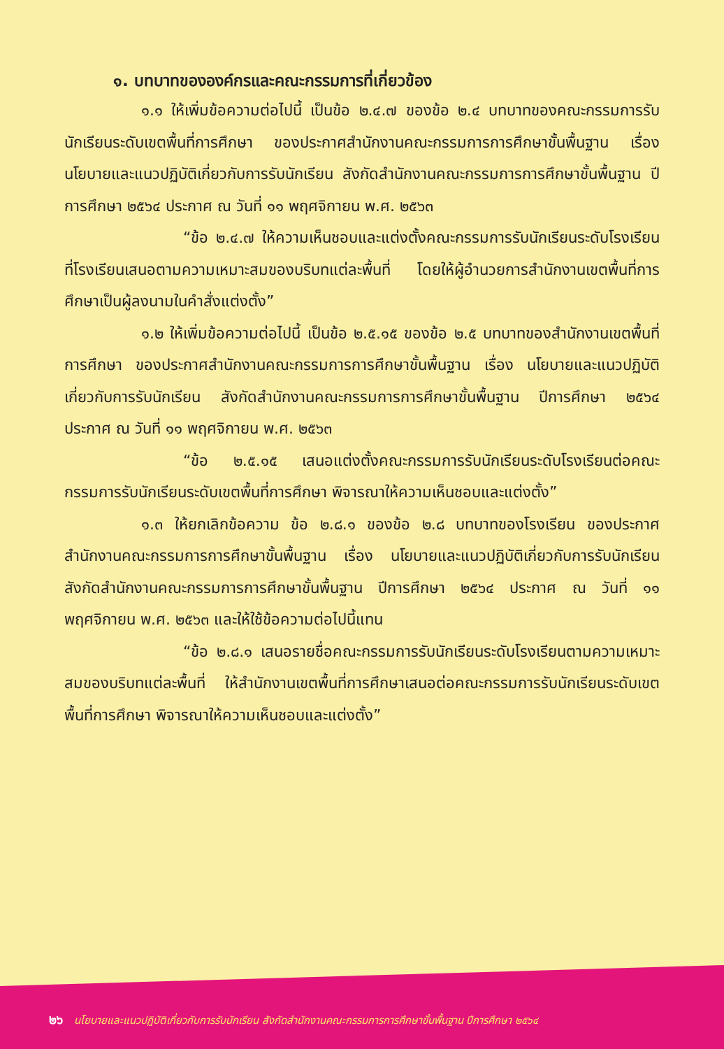๑. บทบาทขององค์กรและคณะกรรมการที่เกี่ยวข้อง
๑.๑ ให้เพิ่มข้อความต่อไปนี้ เป็นข้อ ๒.๔.๗ ของข้อ ๒.๔ บทบาทของคณะกรรมการรับนักเรียนระดับเขตพื้นที่การศึกษา ของประกาศสำนักงานคณะกรรมการการศึกษาขั้นพื้นฐาน เรื่อง นโยบายและแนวปฏิบัติเกี่ยวกับการรับนักเรียน สังกัดสำนักงานคณะกรรมการการศึกษาขั้นพื้นฐาน ปีการศึกษา ๒๕๖๔ ประกาศ ณ วันที่ ๑๑ พฤศจิกายน พ.ศ. ๒๕๖๓
“ข้อ ๒.๔.๗ ให้ความเห็นชอบและแต่งตั้งคณะกรรมการรับนักเรียนระดับโรงเรียน ที่โรงเรียนเสนอตามความเหมาะสมของบริบทแต่ละพื้นที่ โดยให้ผู้อำนวยการสำนักงานเขตพื้นที่การศึกษาเป็นผู้ลงนามในคำสั่งแต่งตั้ง”
๑.๒ ให้เพิ่มข้อความต่อไปนี้ เป็นข้อ ๒.๕.๑๕ ของข้อ ๒.๕ บทบาทของสำนักงานเขตพื้นที่การศึกษา ของประกาศสำนักงานคณะกรรมการการศึกษาขั้นพื้นฐาน เรื่อง นโยบายและแนวปฏิบัติเกี่ยวกับการรับนักเรียน สังกัดสำนักงานคณะกรรมการการศึกษาขั้นพื้นฐาน ปีการศึกษา ๒๕๖๔ ประกาศ ณ วันที่ ๑๑ พฤศจิกายน พ.ศ. ๒๕๖๓
“ข้อ ๒.๕.๑๕ เสนอแต่งตั้งคณะกรรมการรับนักเรียนระดับโรงเรียนต่อคณะกรรมการรับนักเรียนระดับเขตพื้นที่การศึกษา พิจารณาให้ความเห็นชอบและแต่งตั้ง”
๑.๓ ให้ยกเลิกข้อความ ข้อ ๒.๘.๑ ของข้อ ๒.๘ บทบาทของโรงเรียน ของประกาศสำนักงานคณะกรรมการการศึกษาขั้นพื้นฐาน เรื่อง นโยบายและแนวปฏิบัติเกี่ยวกับการรับนักเรียน สังกัดสำนักงานคณะกรรมการการศึกษาขั้นพื้นฐาน ปีการศึกษา ๒๕๖๔ ประกาศ ณ วันที่ ๑๑ พฤศจิกายน พ.ศ. ๒๕๖๓ และให้ใช้ข้อความต่อไปนี้แทน
“ข้อ ๒.๘.๑ เสนอรายชื่อคณะกรรมการรับนักเรียนระดับโรงเรียนตามความเหมาะสมของบริบทแต่ละพื้นที่ ให้สำนักงานเขตพื้นที่การศึกษาเสนอต่อคณะกรรมการรับนักเรียนระดับเขตพื้นที่การศึกษา พิจารณาให้ความเห็นชอบและแต่งตั้ง”
๒๖ นโยบายและแนวปฏิบัติเกี่ยวกับการรับนักเรียน สังกัดสำนักงานคณะกรรมการการศึกษาขั้นพื้นฐาน ปีการศึกษา ๒๕๖๔